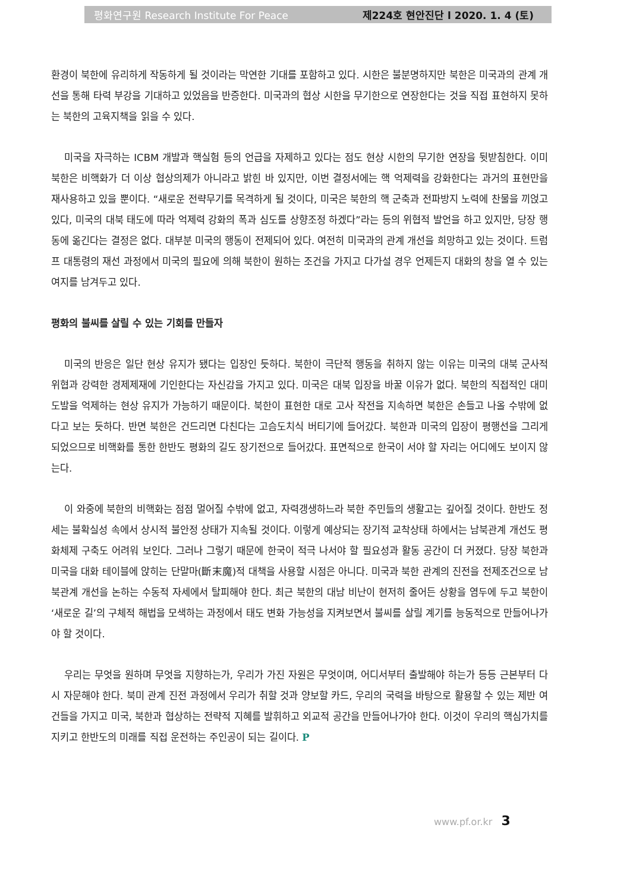평화연구원 Research Institute For Peace 제224호 현안진단 l 2020. 1. 4 (토)
환경이 북한에 유리하게 작동하게 될 것이라는 막연한 기대를 포함하고 있다. 시한은 불분명하지만 북한은 미국과의 관계 개선을 통해 타력 부강을 기대하고 있었음을 반증한다. 미국과의 협상 시한을 무기한으로 연장한다는 것을 직접 표현하지 못하는 북한의 고육지책을 읽을 수 있다.
미국을 자극하는 ICBM 개발과 핵실험 등의 언급을 자제하고 있다는 점도 현상 시한의 무기한 연장을 뒷받침한다. 이미 북한은 비핵화가 더 이상 협상의제가 아니라고 밝힌 바 있지만, 이번 결정서에는 핵 억제력을 강화한다는 과거의 표현만을 재사용하고 있을 뿐이다. “새로운 전략무기를 목격하게 될 것이다, 미국은 북한의 핵 군축과 전파방지 노력에 찬물을 끼얹고 있다, 미국의 대북 태도에 따라 억제력 강화의 폭과 심도를 상향조정 하겠다”라는 등의 위협적 발언을 하고 있지만, 당장 행동에 옮긴다는 결정은 없다. 대부분 미국의 행동이 전제되어 있다. 여전히 미국과의 관계 개선을 희망하고 있는 것이다. 트럼프 대통령의 재선 과정에서 미국의 필요에 의해 북한이 원하는 조건을 가지고 다가설 경우 언제든지 대화의 창을 열 수 있는 여지를 남겨두고 있다.
평화의 불씨를 살릴 수 있는 기회를 만들자
미국의 반응은 일단 현상 유지가 됐다는 입장인 듯하다. 북한이 극단적 행동을 취하지 않는 이유는 미국의 대북 군사적 위협과 강력한 경제제재에 기인한다는 자신감을 가지고 있다. 미국은 대북 입장을 바꿀 이유가 없다. 북한의 직접적인 대미 도발을 억제하는 현상 유지가 가능하기 때문이다. 북한이 표현한 대로 고사 작전을 지속하면 북한은 손들고 나올 수밖에 없다고 보는 듯하다. 반면 북한은 건드리면 다친다는 고슴도치식 버티기에 들어갔다. 북한과 미국의 입장이 평행선을 그리게 되었으므로 비핵화를 통한 한반도 평화의 길도 장기전으로 들어갔다. 표면적으로 한국이 서야 할 자리는 어디에도 보이지 않는다.
이 와중에 북한의 비핵화는 점점 멀어질 수밖에 없고, 자력갱생하느라 북한 주민들의 생활고는 깊어질 것이다. 한반도 정세는 불확실성 속에서 상시적 불안정 상태가 지속될 것이다. 이렇게 예상되는 장기적 교착상태 하에서는 남북관계 개선도 평화체제 구축도 어려워 보인다. 그러나 그렇기 때문에 한국이 적극 나서야 할 필요성과 활동 공간이 더 커졌다. 당장 북한과 미국을 대화 테이블에 앉히는 단말마(斷末魔)적 대책을 사용할 시점은 아니다. 미국과 북한 관계의 진전을 전제조건으로 남북관계 개선을 논하는 수동적 자세에서 탈피해야 한다. 최근 북한의 대남 비난이 현저히 줄어든 상황을 염두에 두고 북한이 ‘새로운 길’의 구체적 해법을 모색하는 과정에서 태도 변화 가능성을 지켜보면서 불씨를 살릴 계기를 능동적으로 만들어나가야 할 것이다.
우리는 무엇을 원하며 무엇을 지향하는가, 우리가 가진 자원은 무엇이며, 어디서부터 출발해야 하는가 등등 근본부터 다시 자문해야 한다. 북미 관계 진전 과정에서 우리가 취할 것과 양보할 카드, 우리의 국력을 바탕으로 활용할 수 있는 제반 여건들을 가지고 미국, 북한과 협상하는 전략적 지혜를 발휘하고 외교적 공간을 만들어나가야 한다. 이것이 우리의 핵심가치를 지키고 한반도의 미래를 직접 운전하는 주인공이 되는 길이다. P
www.pf.or.kr 3